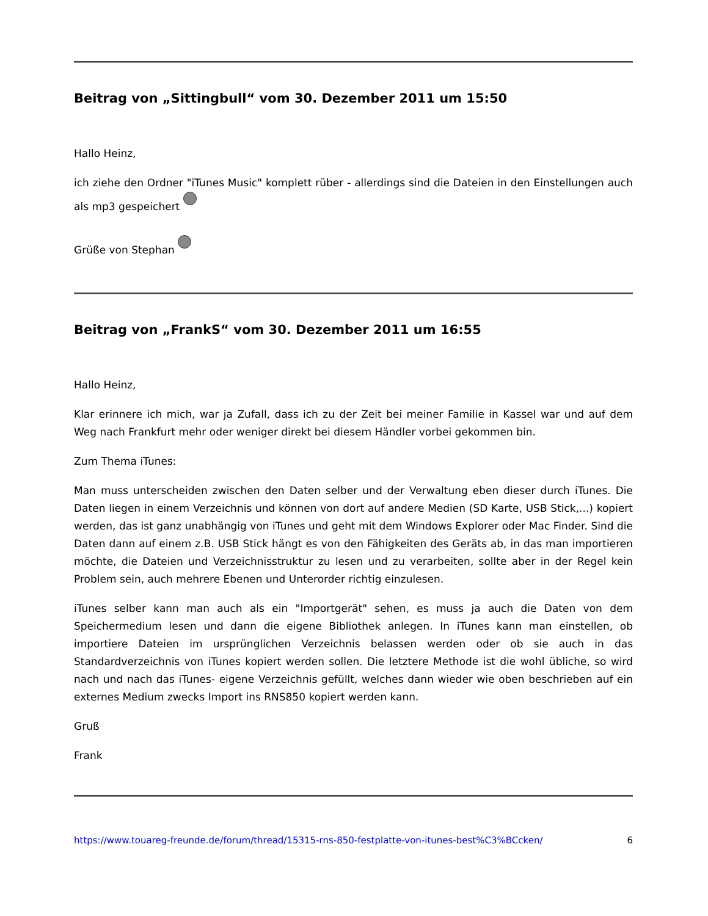Beitrag von „Sittingbull“ vom 30. Dezember 2011 um 15:50
Hallo Heinz,
ich ziehe den Ordner "iTunes Music" komplett rüber - allerdings sind die Dateien in den Einstellungen auch als mp3 gespeichert
Grüße von Stephan
Beitrag von „FrankS“ vom 30. Dezember 2011 um 16:55
Hallo Heinz,
Klar erinnere ich mich, war ja Zufall, dass ich zu der Zeit bei meiner Familie in Kassel war und auf dem Weg nach Frankfurt mehr oder weniger direkt bei diesem Händler vorbei gekommen bin.
Zum Thema iTunes:
Man muss unterscheiden zwischen den Daten selber und der Verwaltung eben dieser durch iTunes. Die Daten liegen in einem Verzeichnis und können von dort auf andere Medien (SD Karte, USB Stick,...) kopiert werden, das ist ganz unabhängig von iTunes und geht mit dem Windows Explorer oder Mac Finder. Sind die Daten dann auf einem z.B. USB Stick hängt es von den Fähigkeiten des Geräts ab, in das man importieren möchte, die Dateien und Verzeichnisstruktur zu lesen und zu verarbeiten, sollte aber in der Regel kein Problem sein, auch mehrere Ebenen und Unterorder richtig einzulesen.
iTunes selber kann man auch als ein "Importgerät" sehen, es muss ja auch die Daten von dem Speichermedium lesen und dann die eigene Bibliothek anlegen. In iTunes kann man einstellen, ob importiere Dateien im ursprünglichen Verzeichnis belassen werden oder ob sie auch in das Standardverzeichnis von iTunes kopiert werden sollen. Die letztere Methode ist die wohl übliche, so wird nach und nach das iTunes- eigene Verzeichnis gefüllt, welches dann wieder wie oben beschrieben auf ein externes Medium zwecks Import ins RNS850 kopiert werden kann.
Gruß
Frank
https://www.touareg-freunde.de/forum/thread/15315-rns-850-festplatte-von-itunes-best%C3%BCcken/ 6